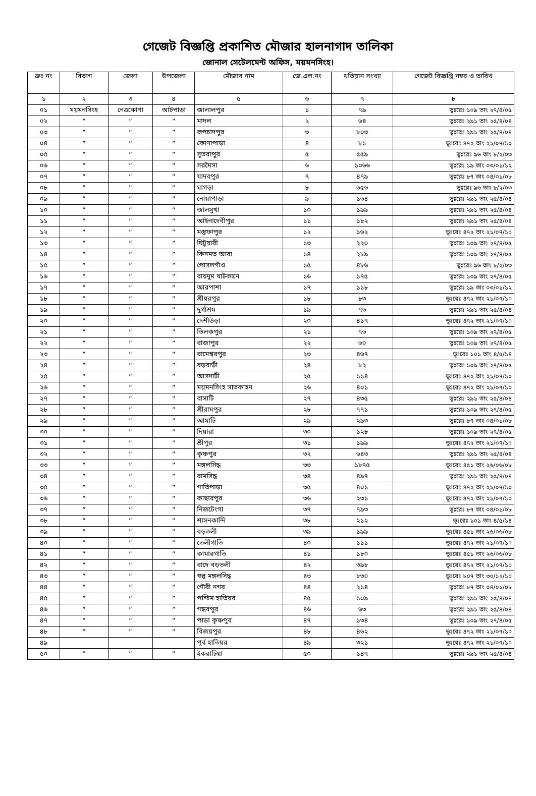গেজেট বিজ্ঞপ্তি প্রকাশিত মৌজার হালনাগাদ তালিকা
জোনাল সেটেলমেন্ট অফিস, ময়মনসিংহ।
| ক্রঃ নং | বিভাগ | জেলা | উপজেলা | মৌজার নাম | জে.এল.নং | খতিয়ান সংখ্যা | গেজেট বিজ্ঞপ্তি নম্বর ও তারিখ |
| --- | --- | --- | --- | --- | --- | --- | --- |
| ১ | ২ | ৩ | ৪ | ৫ | ৬ | ৭ | ৮ |
| ০১ | ময়মনসিংহ | নেত্রকোণা | আটপাড়া | জালালপুর | ১ | ৭৯ | ভূঃরেঃ ১০৯ তাং ২৭/৪/০৫ |
| ০২ | ” | ” | ” | মাদল | ২ | ৬৪ | ভূঃরেঃ ২৯১ তাং ২৫/৪/০৪ |
| ০৩ | ” | ” | ” | রূপচাদপুর | ৩ | ৮০৩ | ভূঃরেঃ ২৯১ তাং ২৫/৪/০৪ |
| ০৪ | ” | ” | ” | কোণাপাড়া | ৪ | ৮১ | ভূঃরেঃ ৪৭২ তাং ২১/০৭/১০ |
| ০৫ | ” | ” | ” | সুতরাপুর | ৫ | ৫৫৯ | ভূঃরেঃ ৯৬ তাং ৮/২/০৩ |
| ০৬ | ” | ” | ” | সরমৈসা | ৬ | ১০৬৬ | ভূঃরেঃ ১৯ তাং ০৩/০১/১২ |
| ০৭ | ” | ” | ” | যাদবপুর | ৭ | ৪৭৯ | ভূঃরেঃ ৮৭ তাং ০৪/০১/০৮ |
| ০৮ | ” | ” | ” | ঘাগড়া | ৮ | ৬৫৬ | ভূঃরেঃ ৯৬ তাং ৮/২/০৩ |
| ০৯ | ” | ” | ” | নোয়াপাড়া | ৯ | ১৬৪ | ভূঃরেঃ ২৯১ তাং ২৫/৪/০৪ |
| ১০ | ” | ” | ” | জালসুখা | ১০ | ১৯৯ | ভূঃরেঃ ২৯১ তাং ২৫/৪/০৪ |
| ১১ | ” | ” | ” | আইনাদেবীপুর | ১১ | ১৮২ | ভূঃরেঃ ২৯১ তাং ২৫/৪/০৪ |
| ১২ | ” | ” | ” | মস্তুফাপুর | ১২ | ১৬২ | ভূঃরেঃ ৪৭২ তাং ২১/০৭/১০ |
| ১৩ | ” | ” | ” | ঘিটুয়ারী | ১৩ | ২২০ | ভূঃরেঃ ১০৯ তাং ২৭/৪/০৫ |
| ১৪ | ” | ” | ” | কিসমত আরা | ১৪ | ২৮৯ | ভূঃরেঃ ১০৯ তাং ২৭/৪/০৫ |
| ১৫ | ” | ” | ” | পোসলগাঁও | ১৫ | ৪৮৬ | ভূঃরেঃ ৯৬ তাং ৮/২/০৩ |
| ১৬ | ” | ” | ” | রায়দুম ষাটকানে | ১৬ | ১৭৫ | ভূঃরেঃ ১০৯ তাং ২৭/৪/০৫ |
| ১৭ | ” | ” | ” | আরপাশা | ১৭ | ১১৮ | ভূঃরেঃ ১৯ তাং ০৩/০১/১২ |
| ১৮ | ” | ” | ” | শ্রীধরপুর | ১৮ | ৮৩ | ভূঃরেঃ ৪৭২ তাং ২১/০৭/১০ |
| ১৯ | ” | ” | ” | দুর্গাশ্রম | ১৯ | ৭৬ | ভূঃরেঃ ২৯১ তাং ২৫/৪/০৪ |
| ২০ | ” | ” | ” | দেশীউড়া | ২০ | ৪১৭ | ভূঃরেঃ ৪৭২ তাং ২১/০৭/১০ |
| ২১ | ” | ” | ” | তিলকপুর | ২১ | ৭৬ | ভূঃরেঃ ১০৯ তাং ২৭/৪/০৫ |
| ২২ | ” | ” | ” | রাজাপুর | ২২ | ৬০ | ভূঃরেঃ ১০৯ তাং ২৭/৪/০৫ |
| ২৩ | ” | ” | ” | রামেশ্বরপুর | ২৩ | ৪৬৭ | ভূঃরেঃ ১০১ তাং ৪/৫/১৪ |
| ২৪ | ” | ” | ” | বড়বাড়ী | ২৪ | ৮২ | ভূঃরেঃ ১০৯ তাং ২৭/৪/০৫ |
| ২৫ | ” | ” | ” | আসদাটী | ২৫ | ১১৪ | ভূঃরেঃ ৪৭২ তাং ২১/০৭/১০ |
| ২৬ | ” | ” | ” | ময়মনসিংহ সাতকাহন | ২৬ | ৪০১ | ভূঃরেঃ ৪৭২ তাং ২১/০৭/১০ |
| ২৭ | ” | ” | ” | বাসাটি | ২৭ | ৪৩৫ | ভূঃরেঃ ২৯১ তাং ২৫/৪/০৪ |
| ২৮ | ” | ” | ” | শ্রীরামপুর | ২৮ | ৭৭১ | ভূঃরেঃ ১০৯ তাং ২৭/৪/০৫ |
| ২৯ | ” | ” | ” | আমাটি | ২৯ | ২৯৩ | ভূঃরেঃ ৮৭ তাং ০৪/০১/০৮ |
| ৩০ | ” | ” | ” | দিয়ারা | ৩০ | ১২৮ | ভূঃরেঃ ১০৯ তাং ২৭/৪/০৫ |
| ৩১ | ” | ” | ” | শ্রীপুর | ৩১ | ১৯৯ | ভূঃরেঃ ৪৭২ তাং ২১/০৭/১০ |
| ৩২ | ” | ” | ” | কৃষ্ণপুর | ৩২ | ৬৪৩ | ভূঃরেঃ ২৯১ তাং ২৫/৪/০৪ |
| ৩৩ | ” | ” | ” | মঙ্গলসিদ্ধ | ৩৩ | ১৮৭৫ | ভূঃরেঃ ৪৫১ তাং ২৬/০৬/০৮ |
| ৩৪ | ” | ” | ” | রামসিদ্ধ | ৩৪ | ৪৯৭ | ভূঃরেঃ ২৯১ তাং ২৫/৪/০৪ |
| ৩৫ | ” | ” | ” | গাতিপাড়া | ৩৫ | ৪০১ | ভূঃরেঃ ৪৭২ তাং ২১/০৭/১০ |
| ৩৬ | ” | ” | ” | কাছারপুর | ৩৬ | ২৩১ | ভূঃরেঃ ৪৭২ তাং ২১/০৭/১০ |
| ৩৭ | ” | ” | ” | নিজটেংগা | ৩৭ | ৭৯৩ | ভূঃরেঃ ৮৭ তাং ০৪/০১/০৮ |
| ৩৮ | ” | ” | ” | শাসনকান্দি | ৩৮ | ২১২ | ভূঃরেঃ ১০১ তাং ৪/৫/১৪ |
| ৩৯ | ” | ” | ” | বড়তলী | ৩৯ | ১৯৯ | ভূঃরেঃ ৪৫১ তাং ২৬/০৬/০৮ |
| ৪০ | ” | ” | ” | তেলীগাতি | ৪০ | ১১১ | ভূঃরেঃ ৪৭২ তাং ২১/০৭/১০ |
| ৪১ | ” | ” | ” | কামারগাতি | ৪১ | ১৮০ | ভূঃরেঃ ৪৫১ তাং ২৬/০৬/০৮ |
| ৪২ | ” | ” | ” | বাদে বড়তলী | ৪২ | ৩৯৮ | ভূঃরেঃ ৪৭২ তাং ২১/০৭/১০ |
| ৪৩ | ” | ” | ” | স্বল্প মঙ্গলসিদ্ধ | ৪৩ | ৮৩০ | ভূঃরেঃ ৮০৭ তাং ৩০/১২/১০ |
| ৪৪ | ” | ” | ” | গৌরী নগর | ৪৪ | ২১৪ | ভূঃরেঃ ৮৭ তাং ০৪/০১/০৮ |
| ৪৫ | ” | ” | ” | পশ্চিম হাতিয়র | ৪৫ | ১০৯ | ভূঃরেঃ ২৯১ তাং ২৫/৪/০৪ |
| ৪৬ | ” | ” | ” | গন্ধবপুর | ৪৬ | ৬৩ | ভূঃরেঃ ২৯১ তাং ২৫/৪/০৪ |
| ৪৭ | ” | ” | ” | পাড়া কৃষ্ণপুর | ৪৭ | ১৩৪ | ভূঃরেঃ ১০৯ তাং ২৭/৪/০৫ |
| ৪৮ | ” | ” | ” | বিজয়পুর | ৪৮ | ৪৬২ | ভূঃরেঃ ৪৭২ তাং ২১/০৭/১০ |
| ৪৯ | | | | পূর্ব হাতিয়র | ৪৯ | ৩২১ | ভূঃরেঃ ৪৭২ তাং ২১/০৭/১০ |
| ৫০ | ” | ” | ” | ইকরাটিয়া | ৫০ | ১৪৭ | ভূঃরেঃ ২৯১ তাং ২৫/৪/০৪ |